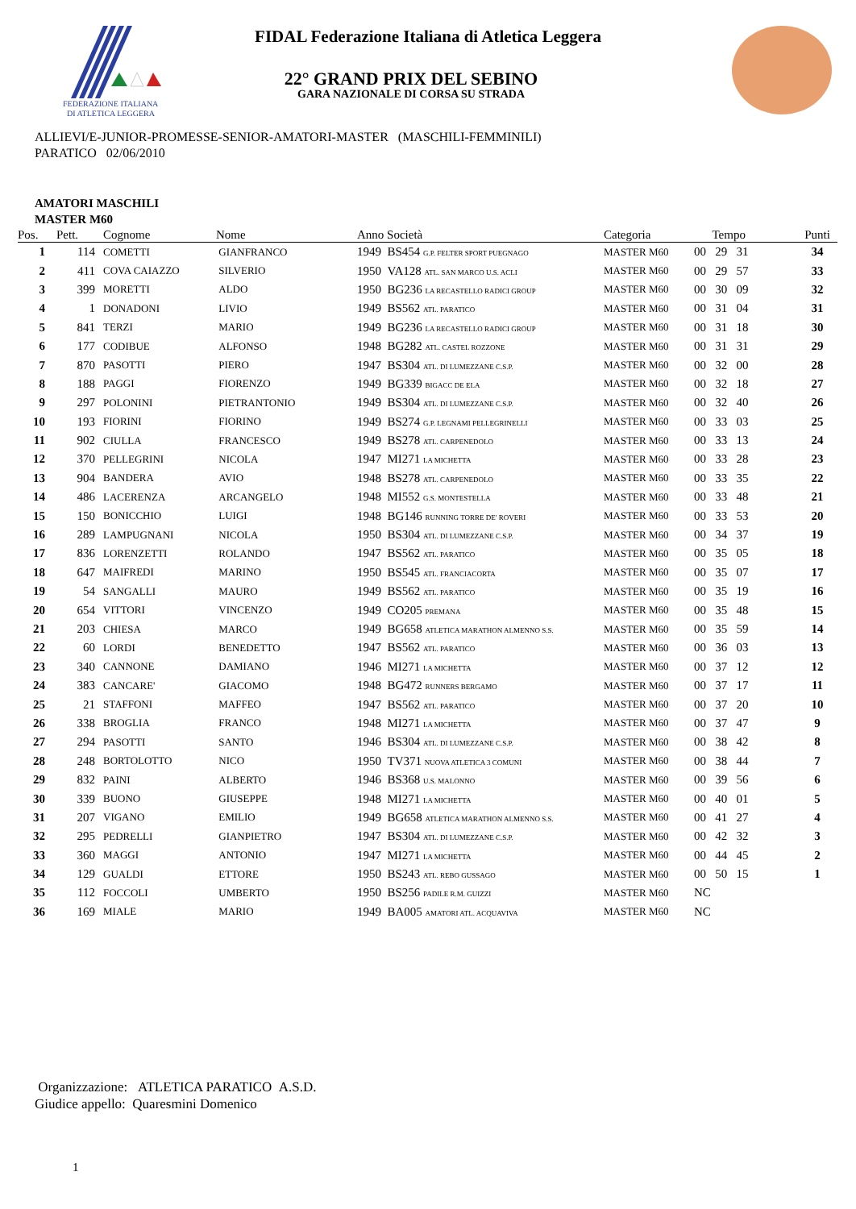FEDERAZIONE ITALIANA
DI ATLETICA LEGGERA
FIDAL Federazione Italiana di Atletica Leggera
22° GRAND PRIX DEL SEBINO
GARA NAZIONALE DI CORSA SU STRADA
ALLIEVI/E-JUNIOR-PROMESSE-SENIOR-AMATORI-MASTER (MASCHILI-FEMMINILI)
PARATICO 02/06/2010
AMATORI MASCHILI
MASTER M60
| Pos. | Pett. | Cognome | Nome | Anno Società | Categoria | Tempo | Punti |
| --- | --- | --- | --- | --- | --- | --- | --- |
| 1 | 114 | COMETTI | GIANFRANCO | 1949 BS454 G.P. FELTER SPORT PUEGNAGO | MASTER M60 | 00 29 31 | 34 |
| 2 | 411 | COVA CAIAZZO | SILVERIO | 1950 VA128 ATL. SAN MARCO U.S. ACLI | MASTER M60 | 00 29 57 | 33 |
| 3 | 399 | MORETTI | ALDO | 1950 BG236 LA RECASTELLO RADICI GROUP | MASTER M60 | 00 30 09 | 32 |
| 4 | 1 | DONADONI | LIVIO | 1949 BS562 ATL. PARATICO | MASTER M60 | 00 31 04 | 31 |
| 5 | 841 | TERZI | MARIO | 1949 BG236 LA RECASTELLO RADICI GROUP | MASTER M60 | 00 31 18 | 30 |
| 6 | 177 | CODIBUE | ALFONSO | 1948 BG282 ATL. CASTEL ROZZONE | MASTER M60 | 00 31 31 | 29 |
| 7 | 870 | PASOTTI | PIERO | 1947 BS304 ATL. DI LUMEZZANE C.S.P. | MASTER M60 | 00 32 00 | 28 |
| 8 | 188 | PAGGI | FIORENZO | 1949 BG339 BIGACC DE ELA | MASTER M60 | 00 32 18 | 27 |
| 9 | 297 | POLONINI | PIETRANTONIO | 1949 BS304 ATL. DI LUMEZZANE C.S.P. | MASTER M60 | 00 32 40 | 26 |
| 10 | 193 | FIORINI | FIORINO | 1949 BS274 G.P. LEGNAMI PELLEGRINELLI | MASTER M60 | 00 33 03 | 25 |
| 11 | 902 | CIULLA | FRANCESCO | 1949 BS278 ATL. CARPENEDOLO | MASTER M60 | 00 33 13 | 24 |
| 12 | 370 | PELLEGRINI | NICOLA | 1947 MI271 LA MICHETTA | MASTER M60 | 00 33 28 | 23 |
| 13 | 904 | BANDERA | AVIO | 1948 BS278 ATL. CARPENEDOLO | MASTER M60 | 00 33 35 | 22 |
| 14 | 486 | LACERENZA | ARCANGELO | 1948 MI552 G.S. MONTESTELLA | MASTER M60 | 00 33 48 | 21 |
| 15 | 150 | BONICCHIO | LUIGI | 1948 BG146 RUNNING TORRE DE' ROVERI | MASTER M60 | 00 33 53 | 20 |
| 16 | 289 | LAMPUGNANI | NICOLA | 1950 BS304 ATL. DI LUMEZZANE C.S.P. | MASTER M60 | 00 34 37 | 19 |
| 17 | 836 | LORENZETTI | ROLANDO | 1947 BS562 ATL. PARATICO | MASTER M60 | 00 35 05 | 18 |
| 18 | 647 | MAIFREDI | MARINO | 1950 BS545 ATL. FRANCIACORTA | MASTER M60 | 00 35 07 | 17 |
| 19 | 54 | SANGALLI | MAURO | 1949 BS562 ATL. PARATICO | MASTER M60 | 00 35 19 | 16 |
| 20 | 654 | VITTORI | VINCENZO | 1949 CO205 PREMANA | MASTER M60 | 00 35 48 | 15 |
| 21 | 203 | CHIESA | MARCO | 1949 BG658 ATLETICA MARATHON ALMENNO S.S. | MASTER M60 | 00 35 59 | 14 |
| 22 | 60 | LORDI | BENEDETTO | 1947 BS562 ATL. PARATICO | MASTER M60 | 00 36 03 | 13 |
| 23 | 340 | CANNONE | DAMIANO | 1946 MI271 LA MICHETTA | MASTER M60 | 00 37 12 | 12 |
| 24 | 383 | CANCARE' | GIACOMO | 1948 BG472 RUNNERS BERGAMO | MASTER M60 | 00 37 17 | 11 |
| 25 | 21 | STAFFONI | MAFFEO | 1947 BS562 ATL. PARATICO | MASTER M60 | 00 37 20 | 10 |
| 26 | 338 | BROGLIA | FRANCO | 1948 MI271 LA MICHETTA | MASTER M60 | 00 37 47 | 9 |
| 27 | 294 | PASOTTI | SANTO | 1946 BS304 ATL. DI LUMEZZANE C.S.P. | MASTER M60 | 00 38 42 | 8 |
| 28 | 248 | BORTOLOTTO | NICO | 1950 TV371 NUOVA ATLETICA 3 COMUNI | MASTER M60 | 00 38 44 | 7 |
| 29 | 832 | PAINI | ALBERTO | 1946 BS368 U.S. MALONNO | MASTER M60 | 00 39 56 | 6 |
| 30 | 339 | BUONO | GIUSEPPE | 1948 MI271 LA MICHETTA | MASTER M60 | 00 40 01 | 5 |
| 31 | 207 | VIGANO | EMILIO | 1949 BG658 ATLETICA MARATHON ALMENNO S.S. | MASTER M60 | 00 41 27 | 4 |
| 32 | 295 | PEDRELLI | GIANPIETRO | 1947 BS304 ATL. DI LUMEZZANE C.S.P. | MASTER M60 | 00 42 32 | 3 |
| 33 | 360 | MAGGI | ANTONIO | 1947 MI271 LA MICHETTA | MASTER M60 | 00 44 45 | 2 |
| 34 | 129 | GUALDI | ETTORE | 1950 BS243 ATL. REBO GUSSAGO | MASTER M60 | 00 50 15 | 1 |
| 35 | 112 | FOCCOLI | UMBERTO | 1950 BS256 PADILE R.M. GUIZZI | MASTER M60 | NC | |
| 36 | 169 | MIALE | MARIO | 1949 BA005 AMATORI ATL. ACQUAVIVA | MASTER M60 | NC | |
Organizzazione: ATLETICA PARATICO A.S.D.
Giudice appello: Quaresmini Domenico
1